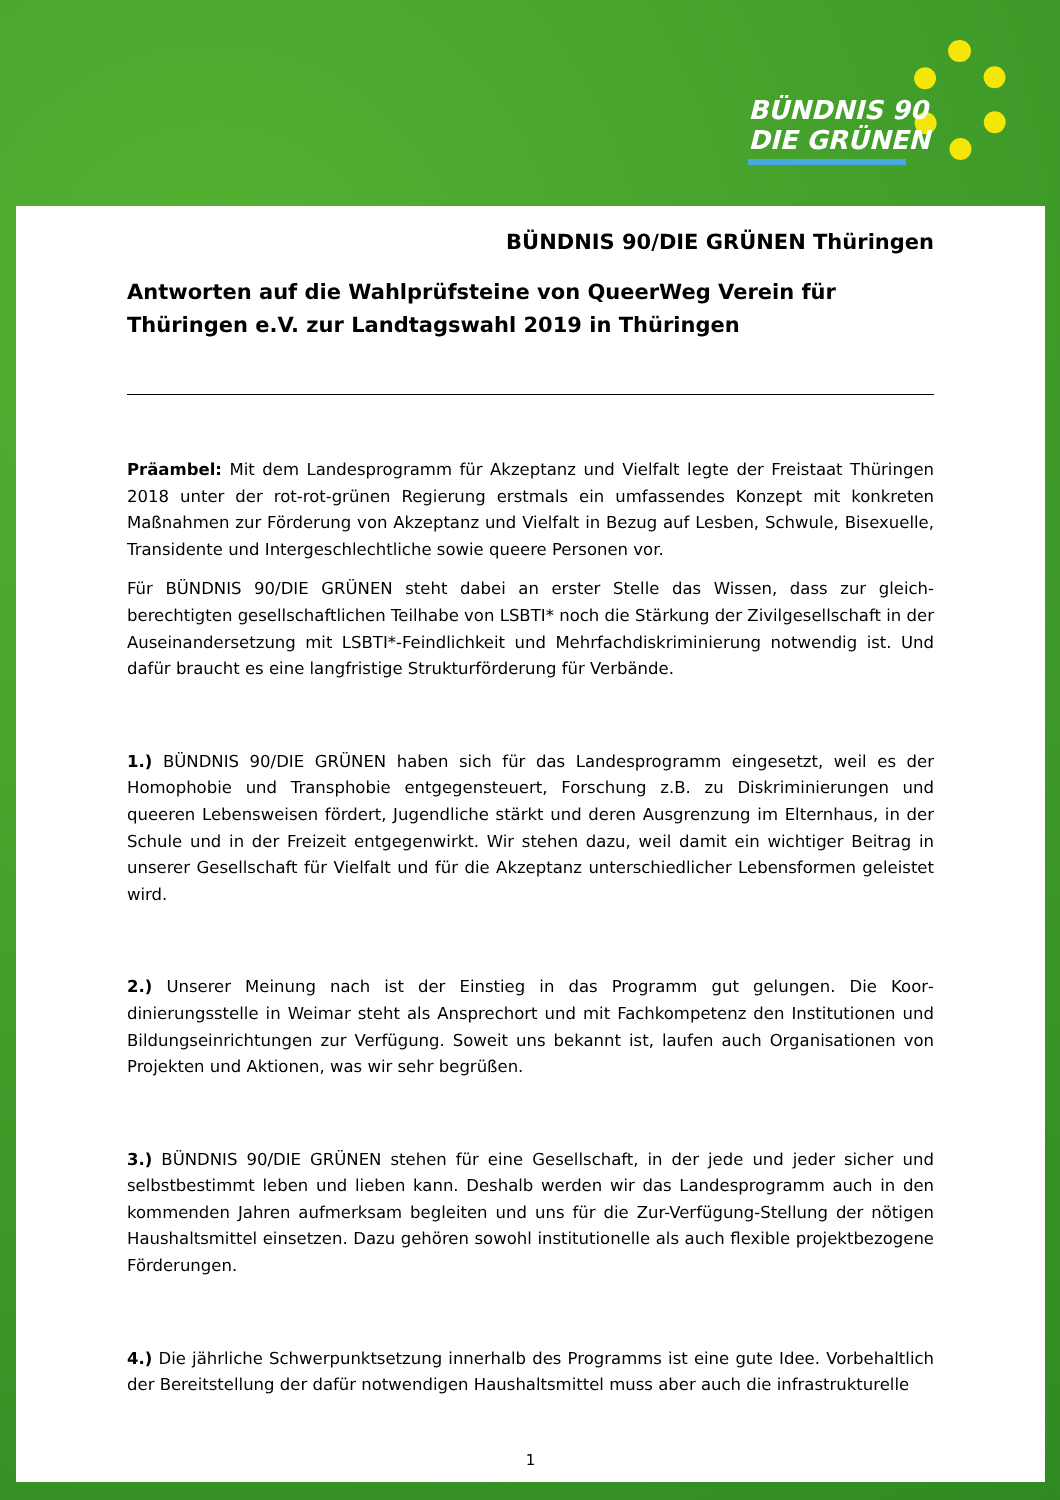BÜNDNIS 90
DIE GRÜNEN
BÜNDNIS 90/DIE GRÜNEN Thüringen
Antworten auf die Wahlprüfsteine von QueerWeg Verein für Thüringen e.V. zur Landtagswahl 2019 in Thüringen
Präambel: Mit dem Landesprogramm für Akzeptanz und Vielfalt legte der Freistaat Thüringen 2018 unter der rot-rot-grünen Regierung erstmals ein umfassendes Konzept mit konkreten Maßnahmen zur Förderung von Akzeptanz und Vielfalt in Bezug auf Lesben, Schwule, Bisexuelle, Transidente und Intergeschlechtliche sowie queere Personen vor.
Für BÜNDNIS 90/DIE GRÜNEN steht dabei an erster Stelle das Wissen, dass zur gleich­berechtigten gesellschaftlichen Teilhabe von LSBTI* noch die Stärkung der Zivilgesellschaft in der Auseinandersetzung mit LSBTI*-Feindlichkeit und Mehrfachdiskriminierung notwendig ist. Und dafür braucht es eine langfristige Strukturförderung für Verbände.
1.) BÜNDNIS 90/DIE GRÜNEN haben sich für das Landesprogramm eingesetzt, weil es der Homophobie und Transphobie entgegensteuert, Forschung z.B. zu Diskriminierungen und queeren Lebensweisen fördert, Jugendliche stärkt und deren Ausgrenzung im Elternhaus, in der Schule und in der Freizeit entgegenwirkt. Wir stehen dazu, weil damit ein wichtiger Beitrag in unserer Gesellschaft für Vielfalt und für die Akzeptanz unterschiedlicher Lebensformen geleistet wird.
2.) Unserer Meinung nach ist der Einstieg in das Programm gut gelungen. Die Koor­dinierungsstelle in Weimar steht als Ansprechort und mit Fachkompetenz den Institutionen und Bildungseinrichtungen zur Verfügung. Soweit uns bekannt ist, laufen auch Organisationen von Projekten und Aktionen, was wir sehr begrüßen.
3.) BÜNDNIS 90/DIE GRÜNEN stehen für eine Gesellschaft, in der jede und jeder sicher und selbstbestimmt leben und lieben kann. Deshalb werden wir das Landesprogramm auch in den kommenden Jahren aufmerksam begleiten und uns für die Zur-Verfügung-Stellung der nötigen Haushaltsmittel einsetzen. Dazu gehören sowohl institutionelle als auch flexible projekt­bezogene Förderungen.
4.) Die jährliche Schwerpunktsetzung innerhalb des Programms ist eine gute Idee. Vorbehaltlich der Bereitstellung der dafür notwendigen Haushaltsmittel muss aber auch die infrastrukturelle
1